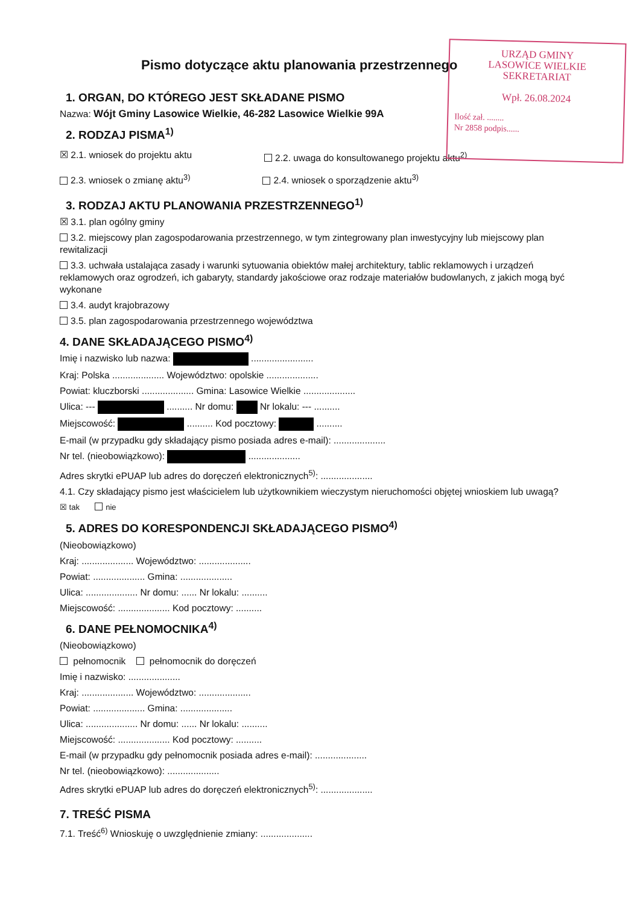URZĄD GMINY
LASOWICE WIELKIE
SEKRETARIAT
Wpł. 26.08.2024
Ilość zał. ........
Nr 2858 podpis......
Pismo dotyczące aktu planowania przestrzennego
1. ORGAN, DO KTÓREGO JEST SKŁADANE PISMO
Nazwa: Wójt Gminy Lasowice Wielkie, 46-282 Lasowice Wielkie 99A
2. RODZAJ PISMA<sup>1)</sup>
☒ 2.1. wniosek do projektu aktu
2.2. uwaga do konsultowanego projektu aktu<sup>2)</sup>
2.3. wniosek o zmianę aktu<sup>3)</sup> 2.4. wniosek o sporządzenie aktu<sup>3)</sup>
3. RODZAJ AKTU PLANOWANIA PRZESTRZENNEGO<sup>1)</sup>
☒ 3.1. plan ogólny gminy
3.2. miejscowy plan zagospodarowania przestrzennego, w tym zintegrowany plan inwestycyjny lub miejscowy plan rewitalizacji
3.3. uchwała ustalająca zasady i warunki sytuowania obiektów małej architektury, tablic reklamowych i urządzeń reklamowych oraz ogrodzeń, ich gabaryty, standardy jakościowe oraz rodzaje materiałów budowlanych, z jakich mogą być wykonane
3.4. audyt krajobrazowy
3.5. plan zagospodarowania przestrzennego województwa
4. DANE SKŁADAJĄCEGO PISMO<sup>4)</sup>
Imię i nazwisko lub nazwa: ........................
Kraj: Polska .................... Województwo: opolskie ....................
Powiat: kluczborski .................... Gmina: Lasowice Wielkie ....................
Ulica: --- .......... Nr domu: Nr lokalu: --- ..........
Miejscowość: .......... Kod pocztowy: ..........
E-mail (w przypadku gdy składający pismo posiada adres e-mail): ....................
Nr tel. (nieobowiązkowo): ....................
Adres skrytki ePUAP lub adres do doręczeń elektronicznych<sup>5)</sup>: ....................
4.1. Czy składający pismo jest właścicielem lub użytkownikiem wieczystym nieruchomości objętej wnioskiem lub uwagą?
☒ tak nie
5. ADRES DO KORESPONDENCJI SKŁADAJĄCEGO PISMO<sup>4)</sup>
(Nieobowiązkowo)
Kraj: .................... Województwo: ....................
Powiat: .................... Gmina: ....................
Ulica: .................... Nr domu: ...... Nr lokalu: ..........
Miejscowość: .................... Kod pocztowy: ..........
6. DANE PEŁNOMOCNIKA<sup>4)</sup>
(Nieobowiązkowo)
pełnomocnik pełnomocnik do doręczeń
Imię i nazwisko: ....................
Kraj: .................... Województwo: ....................
Powiat: .................... Gmina: ....................
Ulica: .................... Nr domu: ...... Nr lokalu: ..........
Miejscowość: .................... Kod pocztowy: ..........
E-mail (w przypadku gdy pełnomocnik posiada adres e-mail): ....................
Nr tel. (nieobowiązkowo): ....................
Adres skrytki ePUAP lub adres do doręczeń elektronicznych<sup>5)</sup>: ....................
7. TREŚĆ PISMA
7.1. Treść<sup>6)</sup> Wnioskuję o uwzględnienie zmiany: ....................